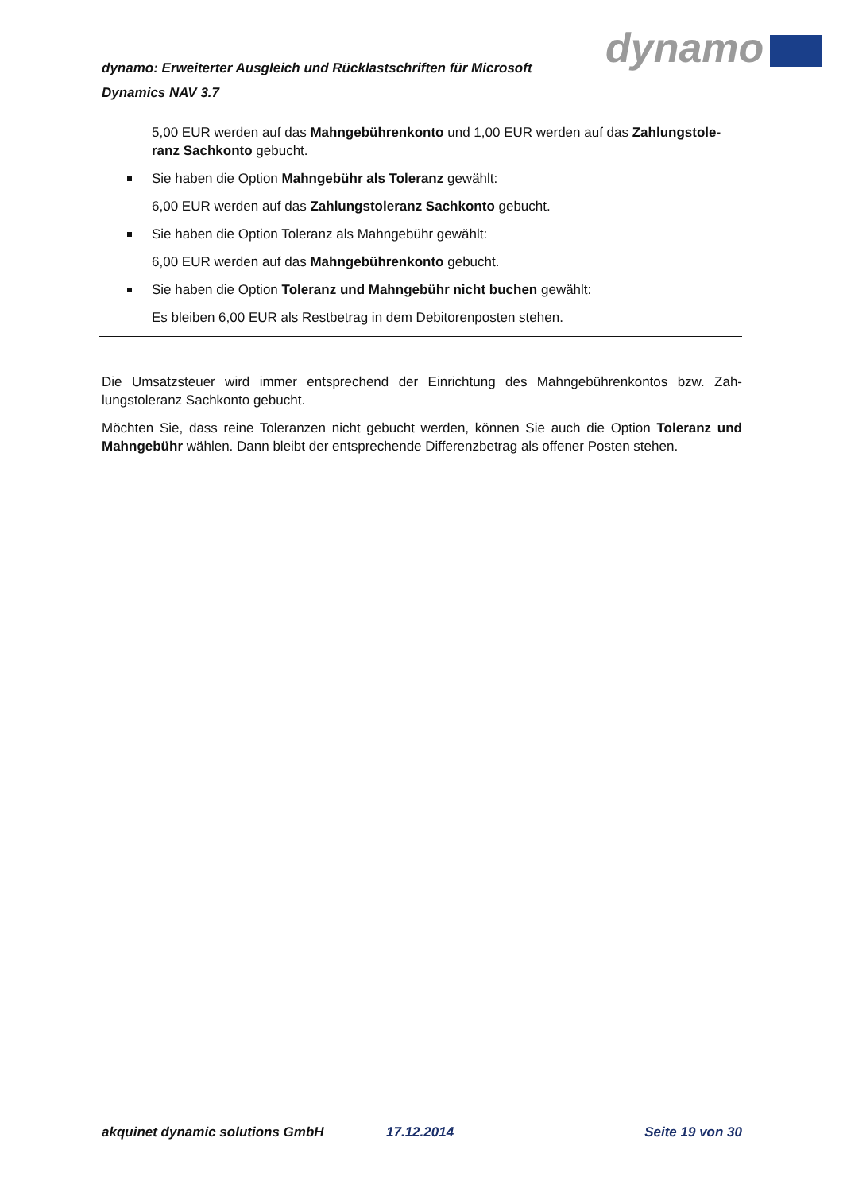dynamo: Erweiterter Ausgleich und Rücklastschriften für Microsoft Dynamics NAV 3.7
dynamo
5,00 EUR werden auf das Mahngebührenkonto und 1,00 EUR werden auf das Zahlungstole-ranz Sachkonto gebucht.
Sie haben die Option Mahngebühr als Toleranz gewählt:
6,00 EUR werden auf das Zahlungstoleranz Sachkonto gebucht.
Sie haben die Option Toleranz als Mahngebühr gewählt:
6,00 EUR werden auf das Mahngebührenkonto gebucht.
Sie haben die Option Toleranz und Mahngebühr nicht buchen gewählt:
Es bleiben 6,00 EUR als Restbetrag in dem Debitorenposten stehen.
Die Umsatzsteuer wird immer entsprechend der Einrichtung des Mahngebührenkontos bzw. Zah-lungstoleranz Sachkonto gebucht.
Möchten Sie, dass reine Toleranzen nicht gebucht werden, können Sie auch die Option Toleranz und Mahngebühr wählen. Dann bleibt der entsprechende Differenzbetrag als offener Posten stehen.
akquinet dynamic solutions GmbH 17.12.2014 Seite 19 von 30